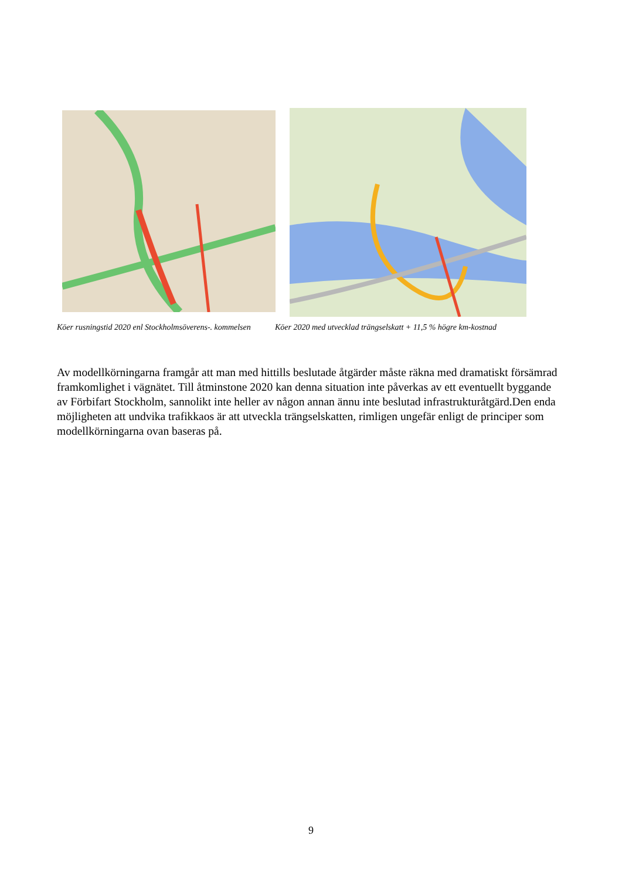Köer rusningstid 2020 enl Stockholmsöverens-. kommelsen
Köer 2020 med utvecklad trängselskatt + 11,5 % högre km-kostnad
Av modellkörningarna framgår att man med hittills beslutade åtgärder måste räkna med dramatiskt försämrad framkomlighet i vägnätet. Till åtminstone 2020 kan denna situation inte påverkas av ett eventuellt byggande av Förbifart Stockholm, sannolikt inte heller av någon annan ännu inte beslutad infrastrukturåtgärd.Den enda möjligheten att undvika trafikkaos är att utveckla trängselskatten, rimligen ungefär enligt de principer som modellkörningarna ovan baseras på.
9